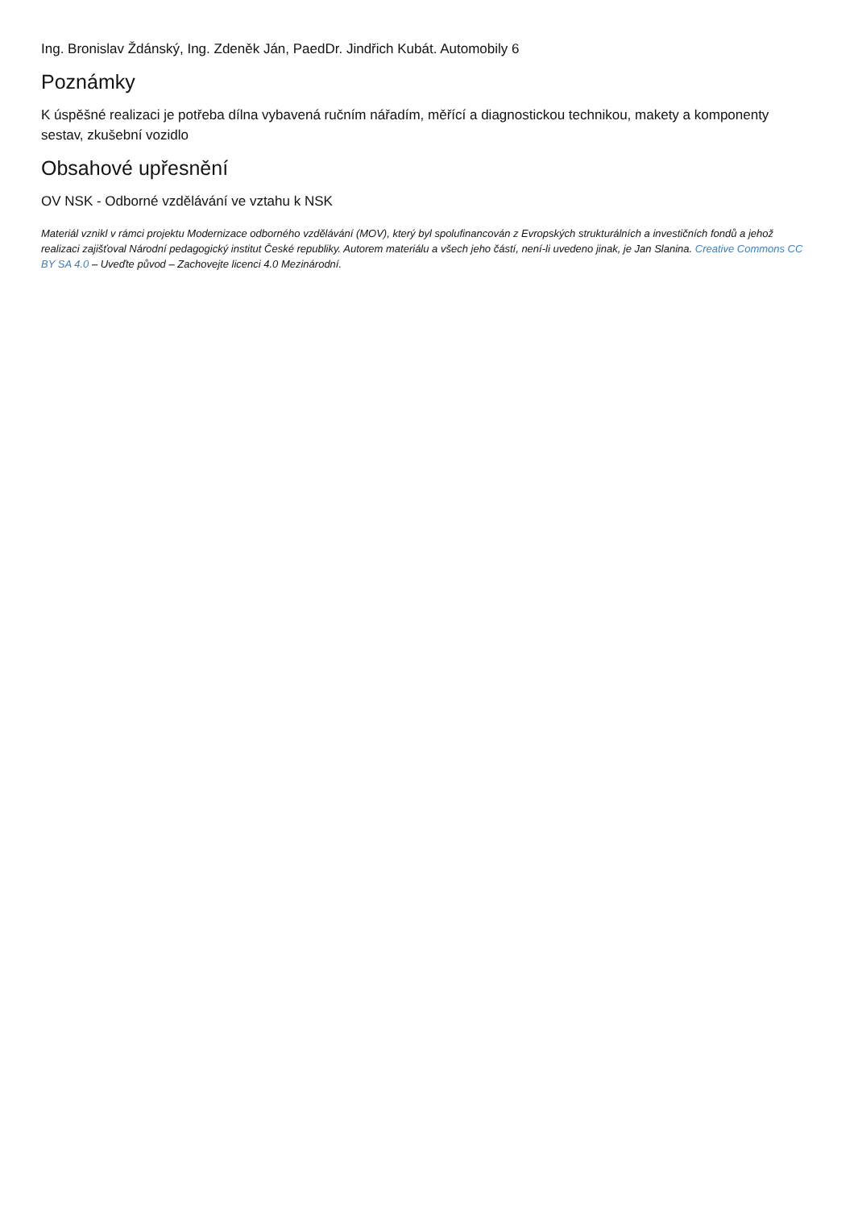Ing. Bronislav Ždánský, Ing. Zdeněk Ján, PaedDr. Jindřich Kubát. Automobily 6
Poznámky
K úspěšné realizaci je potřeba dílna vybavená ručním nářadím, měřící a diagnostickou technikou, makety a komponenty sestav, zkušební vozidlo
Obsahové upřesnění
OV NSK - Odborné vzdělávání ve vztahu k NSK
Materiál vznikl v rámci projektu Modernizace odborného vzdělávání (MOV), který byl spolufinancován z Evropských strukturálních a investičních fondů a jehož realizaci zajišťoval Národní pedagogický institut České republiky. Autorem materiálu a všech jeho částí, není-li uvedeno jinak, je Jan Slanina. Creative Commons CC BY SA 4.0 – Uveďte původ – Zachovejte licenci 4.0 Mezinárodní.